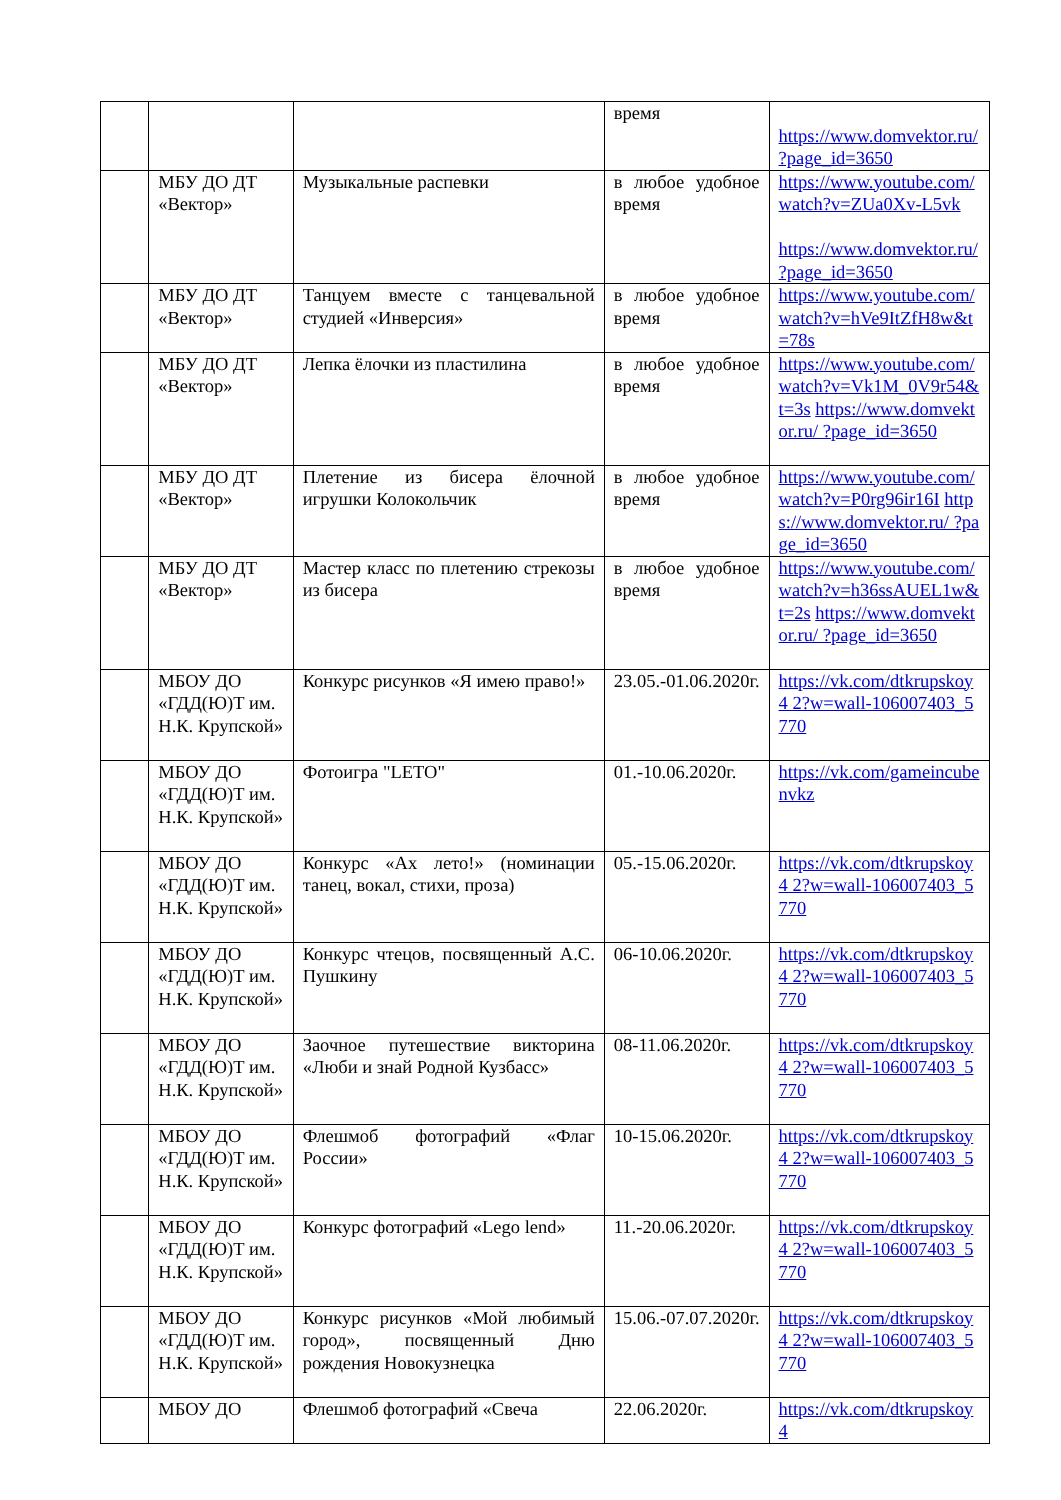| | | | время | https://www.domvektor.ru/ ?page_id=3650 |
| | МБУ ДО ДТ «Вектор» | Музыкальные распевки | в любое удобное время | https://www.youtube.com/ watch?v=ZUa0Xv-L5vk https://www.domvektor.ru/ ?page_id=3650 |
| | МБУ ДО ДТ «Вектор» | Танцуем вместе с танцевальной студией «Инверсия» | в любое удобное время | https://www.youtube.com/ watch?v=hVe9ItZfH8w&t =78s |
| | МБУ ДО ДТ «Вектор» | Лепка ёлочки из пластилина | в любое удобное время | https://www.youtube.com/ watch?v=Vk1M_0V9r54& t=3s https://www.domvektor.ru/ ?page_id=3650 |
| | МБУ ДО ДТ «Вектор» | Плетение из бисера ёлочной игрушки Колокольчик | в любое удобное время | https://www.youtube.com/ watch?v=P0rg96ir16I https://www.domvektor.ru/ ?page_id=3650 |
| | МБУ ДО ДТ «Вектор» | Мастер класс по плетению стрекозы из бисера | в любое удобное время | https://www.youtube.com/ watch?v=h36ssAUEL1w& t=2s https://www.domvektor.ru/ ?page_id=3650 |
| | МБОУ ДО «ГДД(Ю)Т им. Н.К. Крупской» | Конкурс рисунков «Я имею право!» | 23.05.-01.06.2020г. | https://vk.com/dtkrupskoy4 2?w=wall-106007403_5770 |
| | МБОУ ДО «ГДД(Ю)Т им. Н.К. Крупской» | Фотоигра "LETO" | 01.-10.06.2020г. | https://vk.com/gameincube nvkz |
| | МБОУ ДО «ГДД(Ю)Т им. Н.К. Крупской» | Конкурс «Ах лето!» (номинации танец, вокал, стихи, проза) | 05.-15.06.2020г. | https://vk.com/dtkrupskoy4 2?w=wall-106007403_5770 |
| | МБОУ ДО «ГДД(Ю)Т им. Н.К. Крупской» | Конкурс чтецов, посвященный А.С. Пушкину | 06-10.06.2020г. | https://vk.com/dtkrupskoy4 2?w=wall-106007403_5770 |
| | МБОУ ДО «ГДД(Ю)Т им. Н.К. Крупской» | Заочное путешествие викторина «Люби и знай Родной Кузбасс» | 08-11.06.2020г. | https://vk.com/dtkrupskoy4 2?w=wall-106007403_5770 |
| | МБОУ ДО «ГДД(Ю)Т им. Н.К. Крупской» | Флешмоб фотографий «Флаг России» | 10-15.06.2020г. | https://vk.com/dtkrupskoy4 2?w=wall-106007403_5770 |
| | МБОУ ДО «ГДД(Ю)Т им. Н.К. Крупской» | Конкурс фотографий «Lego lend» | 11.-20.06.2020г. | https://vk.com/dtkrupskoy4 2?w=wall-106007403_5770 |
| | МБОУ ДО «ГДД(Ю)Т им. Н.К. Крупской» | Конкурс рисунков «Мой любимый город», посвященный Дню рождения Новокузнецка | 15.06.-07.07.2020г. | https://vk.com/dtkrupskoy4 2?w=wall-106007403_5770 |
| | МБОУ ДО | Флешмоб фотографий «Свеча | 22.06.2020г. | https://vk.com/dtkrupskoy4 |